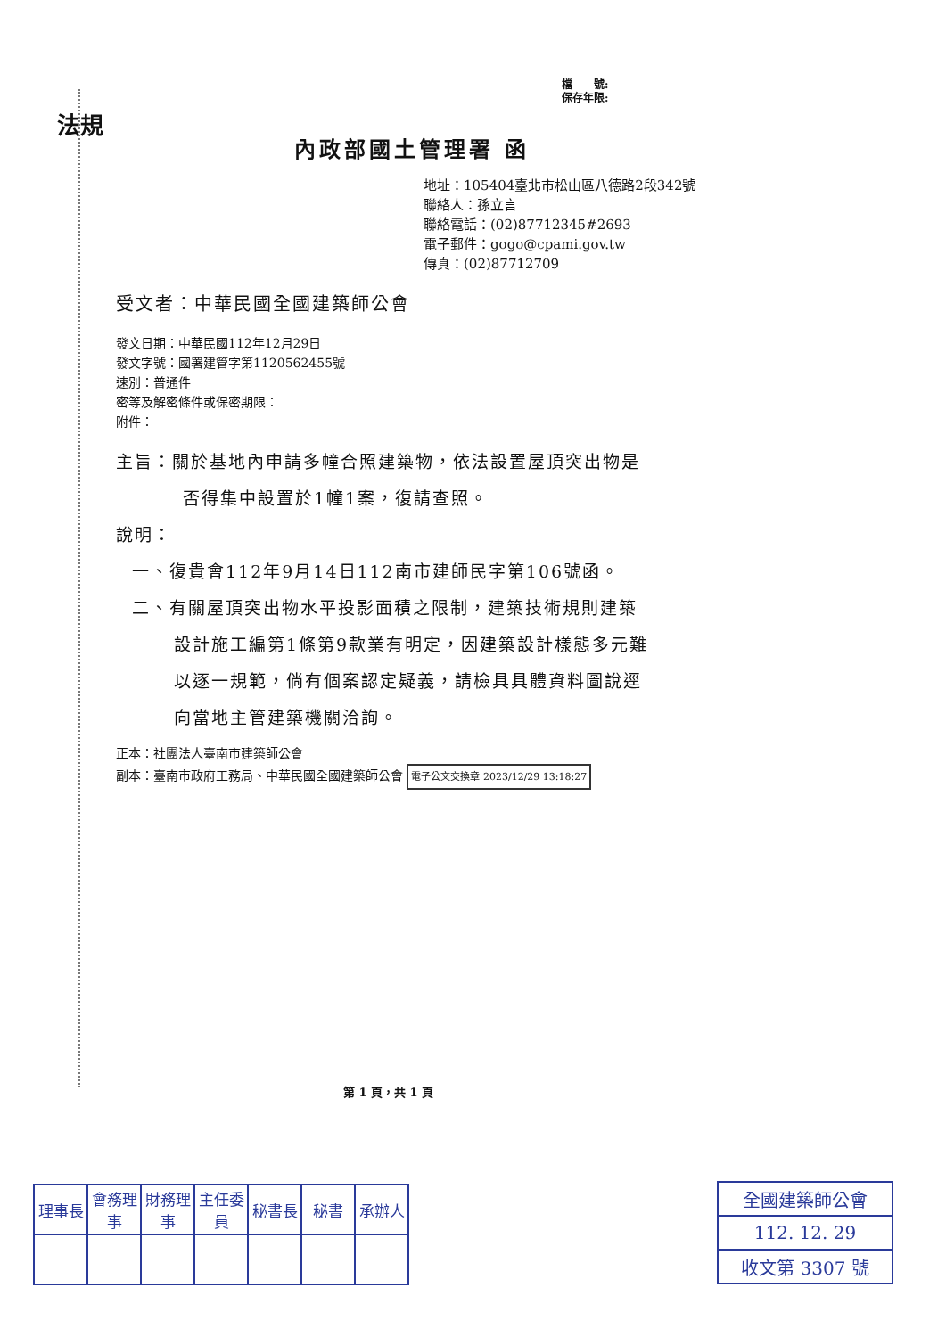檔　　號:
保存年限:
法規
內政部國土管理署 函
地址：105404臺北市松山區八德路2段342號
聯絡人：孫立言
聯絡電話：(02)87712345#2693
電子郵件：gogo@cpami.gov.tw
傳真：(02)87712709
受文者：中華民國全國建築師公會
發文日期：中華民國112年12月29日
發文字號：國署建管字第1120562455號
速別：普通件
密等及解密條件或保密期限：
附件：
主旨：關於基地內申請多幢合照建築物，依法設置屋頂突出物是
否得集中設置於1幢1案，復請查照。
說明：
一、復貴會112年9月14日112南市建師民字第106號函。
二、有關屋頂突出物水平投影面積之限制，建築技術規則建築
設計施工編第1條第9款業有明定，因建築設計樣態多元難
以逐一規範，倘有個案認定疑義，請檢具具體資料圖說逕
向當地主管建築機關洽詢。
正本：社團法人臺南市建築師公會
副本：臺南市政府工務局、中華民國全國建築師公會 電子公文交換章 2023/12/29 13:18:27
第 1 頁，共 1 頁
| 理事長 | 會務理事 | 財務理事 | 主任委員 | 秘書長 | 秘書 | 承辦人 |
| --- | --- | --- | --- | --- | --- | --- |
| 全國建築師公會 |
| 112. 12. 29 |
| 收文第 3307 號 |